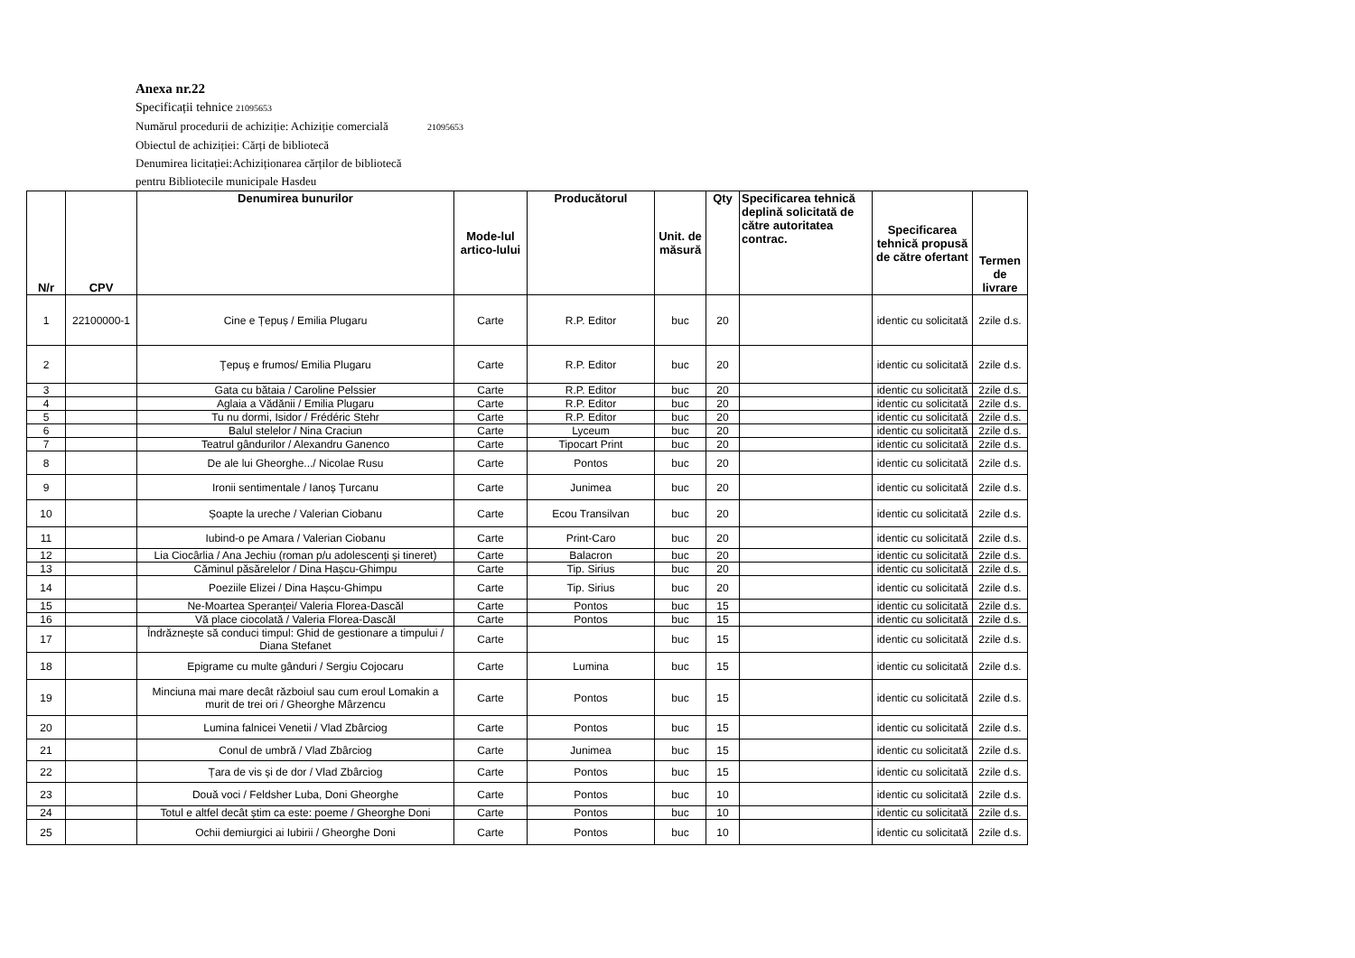Anexa nr.22
Specificații tehnice 21095653
Numărul procedurii de achiziție: Achiziție comercială 21095653
Obiectul de achiziției: Cărți de bibliotecă
Denumirea licitației:Achiziționarea cărților de bibliotecă
pentru Bibliotecile municipale Hasdeu
| N/r | CPV | Denumirea bunurilor | Mode-lul artico-lului | Producătorul | Unit. de măsură | Qty | Specificarea tehnică deplină solicitată de către autoritatea contrac. | Specificarea tehnică propusă de către ofertant | Termen de livrare |
| --- | --- | --- | --- | --- | --- | --- | --- | --- | --- |
| 1 | 22100000-1 | Cine e Țepuș / Emilia Plugaru | Carte | R.P. Editor | buc | 20 | | identic cu solicitată | 2zile d.s. |
| 2 | | Ţepuş e frumos/ Emilia Plugaru | Carte | R.P. Editor | buc | 20 | | identic cu solicitată | 2zile d.s. |
| 3 | | Gata cu bătaia / Caroline Pelssier | Carte | R.P. Editor | buc | 20 | | identic cu solicitată | 2zile d.s. |
| 4 | | Aglaia a Vădănii / Emilia Plugaru | Carte | R.P. Editor | buc | 20 | | identic cu solicitată | 2zile d.s. |
| 5 | | Tu nu dormi, Isidor / Frédéric Stehr | Carte | R.P. Editor | buc | 20 | | identic cu solicitată | 2zile d.s. |
| 6 | | Balul stelelor / Nina Craciun | Carte | Lyceum | buc | 20 | | identic cu solicitată | 2zile d.s. |
| 7 | | Teatrul gândurilor / Alexandru Ganenco | Carte | Tipocart Print | buc | 20 | | identic cu solicitată | 2zile d.s. |
| 8 | | De ale lui Gheorghe.../ Nicolae Rusu | Carte | Pontos | buc | 20 | | identic cu solicitată | 2zile d.s. |
| 9 | | Ironii sentimentale / Ianoș Țurcanu | Carte | Junimea | buc | 20 | | identic cu solicitată | 2zile d.s. |
| 10 | | Șoapte la ureche / Valerian Ciobanu | Carte | Ecou Transilvan | buc | 20 | | identic cu solicitată | 2zile d.s. |
| 11 | | Iubind-o pe Amara / Valerian Ciobanu | Carte | Print-Caro | buc | 20 | | identic cu solicitată | 2zile d.s. |
| 12 | | Lia Ciocârlia / Ana Jechiu (roman p/u adolescenți și tineret) | Carte | Balacron | buc | 20 | | identic cu solicitată | 2zile d.s. |
| 13 | | Căminul păsărelelor / Dina Hașcu-Ghimpu | Carte | Tip. Sirius | buc | 20 | | identic cu solicitată | 2zile d.s. |
| 14 | | Poeziile Elizei / Dina Hașcu-Ghimpu | Carte | Tip. Sirius | buc | 20 | | identic cu solicitată | 2zile d.s. |
| 15 | | Ne-Moartea Speranței/ Valeria Florea-Dascăl | Carte | Pontos | buc | 15 | | identic cu solicitată | 2zile d.s. |
| 16 | | Vă place ciocolată / Valeria Florea-Dascăl | Carte | Pontos | buc | 15 | | identic cu solicitată | 2zile d.s. |
| 17 | | Îndrăznește să conduci timpul: Ghid de gestionare a timpului / Diana Stefanet | Carte | | buc | 15 | | identic cu solicitată | 2zile d.s. |
| 18 | | Epigrame cu multe gânduri / Sergiu Cojocaru | Carte | Lumina | buc | 15 | | identic cu solicitată | 2zile d.s. |
| 19 | | Minciuna mai mare decât războiul sau cum eroul Lomakin a murit de trei ori / Gheorghe Mârzencu | Carte | Pontos | buc | 15 | | identic cu solicitată | 2zile d.s. |
| 20 | | Lumina falnicei Venetii / Vlad Zbârciog | Carte | Pontos | buc | 15 | | identic cu solicitată | 2zile d.s. |
| 21 | | Conul de umbră / Vlad Zbârciog | Carte | Junimea | buc | 15 | | identic cu solicitată | 2zile d.s. |
| 22 | | Țara de vis și de dor / Vlad Zbârciog | Carte | Pontos | buc | 15 | | identic cu solicitată | 2zile d.s. |
| 23 | | Două voci / Feldsher Luba, Doni Gheorghe | Carte | Pontos | buc | 10 | | identic cu solicitată | 2zile d.s. |
| 24 | | Totul e altfel decât știm ca este: poeme / Gheorghe Doni | Carte | Pontos | buc | 10 | | identic cu solicitată | 2zile d.s. |
| 25 | | Ochii demiurgici ai Iubirii / Gheorghe Doni | Carte | Pontos | buc | 10 | | identic cu solicitată | 2zile d.s. |